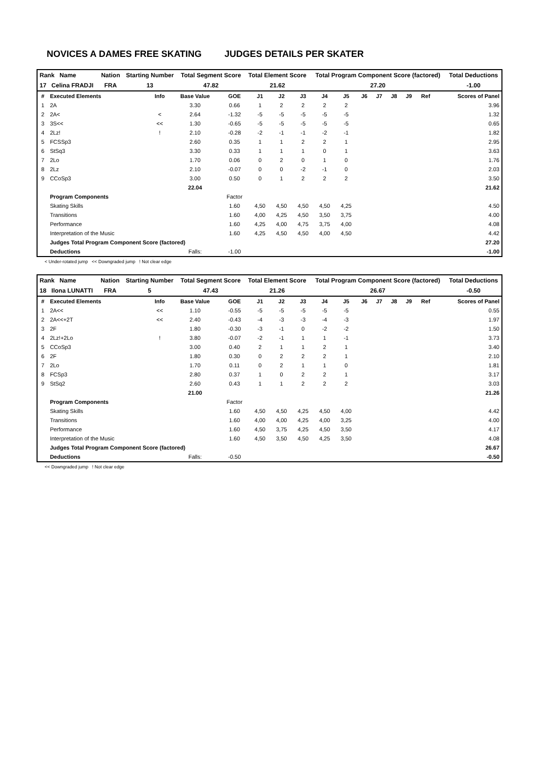NOVICES A DAMES FREE SKATING JUDGES DETAILS PER SKATER
| Rank Name | Nation | Starting Number | Total Segment Score | Total Element Score | Total Program Component Score (factored) | Total Deductions |
| 17 Celina FRADJI | FRA | 13 | 47.82 | 21.62 | 27.20 | -1.00 |
| # | Executed Elements | Info | Base Value | GOE | J1 | J2 | J3 | J4 | J5 | J6 | J7 | J8 | J9 | Ref | Scores of Panel |
| --- | --- | --- | --- | --- | --- | --- | --- | --- | --- | --- | --- | --- | --- | --- | --- |
| 1 | 2A | | 3.30 | 0.66 | 1 | 2 | 2 | 2 | 2 | | | | | | 3.96 |
| 2 | 2A< | < | 2.64 | -1.32 | -5 | -5 | -5 | -5 | -5 | | | | | | 1.32 |
| 3 | 3S<< | << | 1.30 | -0.65 | -5 | -5 | -5 | -5 | -5 | | | | | | 0.65 |
| 4 | 2Lz! | ! | 2.10 | -0.28 | -2 | -1 | -1 | -2 | -1 | | | | | | 1.82 |
| 5 | FCSSp3 | | 2.60 | 0.35 | 1 | 1 | 2 | 2 | 1 | | | | | | 2.95 |
| 6 | StSq3 | | 3.30 | 0.33 | 1 | 1 | 1 | 0 | 1 | | | | | | 3.63 |
| 7 | 2Lo | | 1.70 | 0.06 | 0 | 2 | 0 | 1 | 0 | | | | | | 1.76 |
| 8 | 2Lz | | 2.10 | -0.07 | 0 | 0 | -2 | -1 | 0 | | | | | | 2.03 |
| 9 | CCoSp3 | | 3.00 | 0.50 | 0 | 1 | 2 | 2 | 2 | | | | | | 3.50 |
| | | | 22.04 | | | | | | | | | | | | 21.62 |
| | Program Components | | | Factor | | | | | | | | | | | |
| | Skating Skills | | | 1.60 | 4,50 | 4,50 | 4,50 | 4,50 | 4,25 | | | | | | 4.50 |
| | Transitions | | | 1.60 | 4,00 | 4,25 | 4,50 | 3,50 | 3,75 | | | | | | 4.00 |
| | Performance | | | 1.60 | 4,25 | 4,00 | 4,75 | 3,75 | 4,00 | | | | | | 4.08 |
| | Interpretation of the Music | | | 1.60 | 4,25 | 4,50 | 4,50 | 4,00 | 4,50 | | | | | | 4.42 |
| | Judges Total Program Component Score (factored) | | | | | | | | | | | | | | 27.20 |
| | Deductions | | Falls: | -1.00 | | | | | | | | | | | -1.00 |
< Under-rotated jump << Downgraded jump ! Not clear edge
| Rank Name | Nation | Starting Number | Total Segment Score | Total Element Score | Total Program Component Score (factored) | Total Deductions |
| 18 Ilona LUNATTI | FRA | 5 | 47.43 | 21.26 | 26.67 | -0.50 |
| # | Executed Elements | Info | Base Value | GOE | J1 | J2 | J3 | J4 | J5 | J6 | J7 | J8 | J9 | Ref | Scores of Panel |
| --- | --- | --- | --- | --- | --- | --- | --- | --- | --- | --- | --- | --- | --- | --- | --- |
| 1 | 2A<< | << | 1.10 | -0.55 | -5 | -5 | -5 | -5 | -5 | | | | | | 0.55 |
| 2 | 2A<<+2T | << | 2.40 | -0.43 | -4 | -3 | -3 | -4 | -3 | | | | | | 1.97 |
| 3 | 2F | | 1.80 | -0.30 | -3 | -1 | 0 | -2 | -2 | | | | | | 1.50 |
| 4 | 2Lz!+2Lo | ! | 3.80 | -0.07 | -2 | -1 | 1 | 1 | -1 | | | | | | 3.73 |
| 5 | CCoSp3 | | 3.00 | 0.40 | 2 | 1 | 1 | 2 | 1 | | | | | | 3.40 |
| 6 | 2F | | 1.80 | 0.30 | 0 | 2 | 2 | 2 | 1 | | | | | | 2.10 |
| 7 | 2Lo | | 1.70 | 0.11 | 0 | 2 | 1 | 1 | 0 | | | | | | 1.81 |
| 8 | FCSp3 | | 2.80 | 0.37 | 1 | 0 | 2 | 2 | 1 | | | | | | 3.17 |
| 9 | StSq2 | | 2.60 | 0.43 | 1 | 1 | 2 | 2 | 2 | | | | | | 3.03 |
| | | | 21.00 | | | | | | | | | | | | 21.26 |
| | Program Components | | | Factor | | | | | | | | | | | |
| | Skating Skills | | | 1.60 | 4,50 | 4,50 | 4,25 | 4,50 | 4,00 | | | | | | 4.42 |
| | Transitions | | | 1.60 | 4,00 | 4,00 | 4,25 | 4,00 | 3,25 | | | | | | 4.00 |
| | Performance | | | 1.60 | 4,50 | 3,75 | 4,25 | 4,50 | 3,50 | | | | | | 4.17 |
| | Interpretation of the Music | | | 1.60 | 4,50 | 3,50 | 4,50 | 4,25 | 3,50 | | | | | | 4.08 |
| | Judges Total Program Component Score (factored) | | | | | | | | | | | | | | 26.67 |
| | Deductions | | Falls: | -0.50 | | | | | | | | | | | -0.50 |
<< Downgraded jump ! Not clear edge